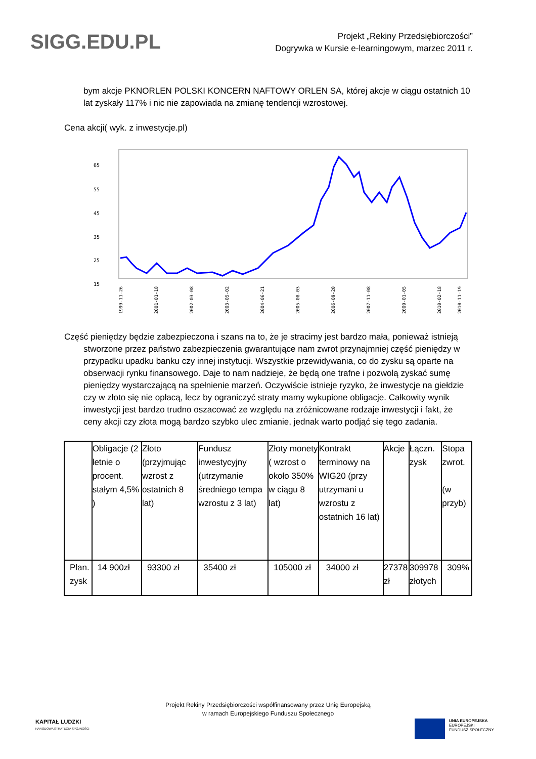SIGG.EDU.PL
Projekt „Rekiny Przedsiębiorczości”
Dogrywka w Kursie e-learningowym, marzec 2011 r.
bym akcje PKNORLEN POLSKI KONCERN NAFTOWY ORLEN SA, której akcje w ciągu ostatnich 10 lat zyskały 117% i nic nie zapowiada na zmianę tendencji wzrostowej.
Cena akcji( wyk. z inwestycje.pl)
65
55
45
35
25
15
1999-11-26
2001-01-18
2002-03-08
2003-05-02
2004-06-21
2005-08-03
2006-09-20
2007-11-08
2009-01-05
2010-02-18
2010-11-19
Część pieniędzy będzie zabezpieczona i szans na to, że je stracimy jest bardzo mała, ponieważ istnieją stworzone przez państwo zabezpieczenia gwarantujące nam zwrot przynajmniej część pieniędzy w przypadku upadku banku czy innej instytucji. Wszystkie przewidywania, co do zysku są oparte na obserwacji rynku finansowego. Daje to nam nadzieje, że będą one trafne i pozwolą zyskać sumę pieniędzy wystarczającą na spełnienie marzeń. Oczywiście istnieje ryzyko, że inwestycje na giełdzie czy w złoto się nie opłacą, lecz by ograniczyć straty mamy wykupione obligacje. Całkowity wynik inwestycji jest bardzo trudno oszacować ze względu na zróżnicowane rodzaje inwestycji i fakt, że ceny akcji czy złota mogą bardzo szybko ulec zmianie, jednak warto podjąć się tego zadania.
| | Obligacje (2 letnie o procent. stałym 4,5% ) | Złoto (przyjmując wzrost z ostatnich 8 lat) | Fundusz inwestycyjny (utrzymanie średniego tempa wzrostu z 3 lat) | Złoty monety ( wzrost o około 350% w ciągu 8 lat) | Kontrakt terminowy na WIG20 (przy utrzymani u wzrostu z ostatnich 16 lat) | Akcje | Łączn. zysk | Stopa zwrot. (w przyb) |
| Plan. zysk | 14 900zł | 93300 zł | 35400 zł | 105000 zł | 34000 zł | 27378 zł | 309978 złotych | 309% |
Projekt Rekiny Przedsiębiorczości współfinansowany przez Unię Europejską
w ramach Europejskiego Funduszu Społecznego
KAPITAŁ LUDZKI
NARODOWA STRATEGIA SPÓJNOŚCI
UNIA EUROPEJSKA
EUROPEJSKI
FUNDUSZ SPOŁECZNY